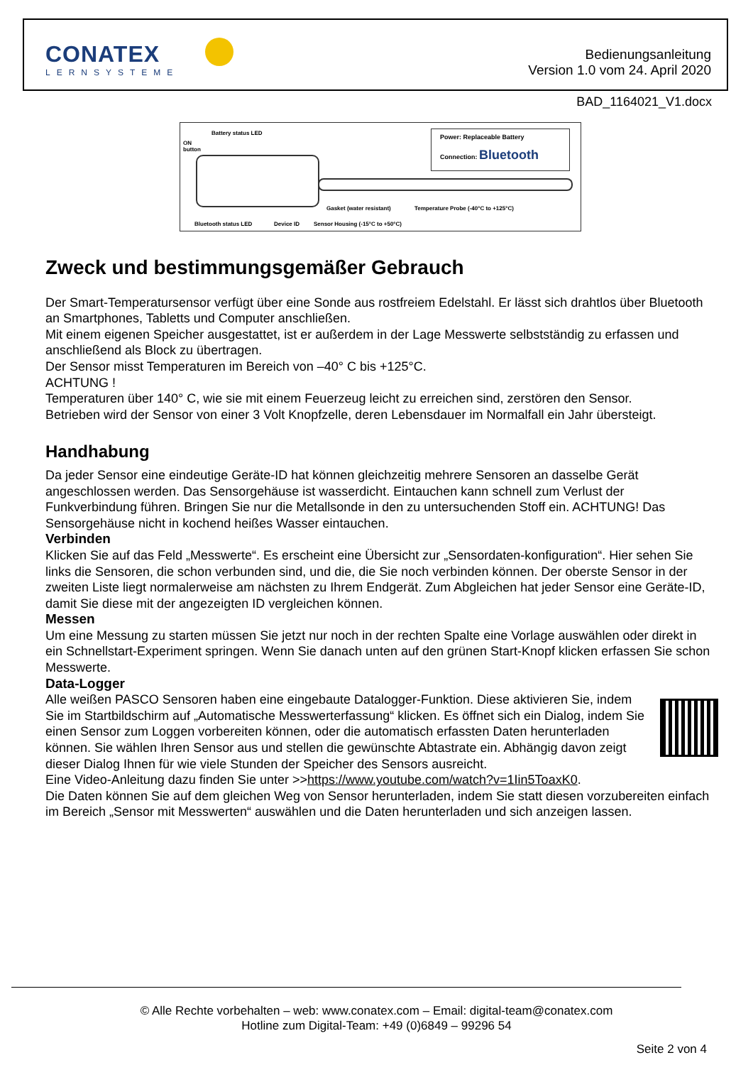CONATEX
LERNSYSTEME
Bedienungsanleitung
Version 1.0 vom 24. April 2020
BAD_1164021_V1.docx
Battery status LED
ON
button
Power: Replaceable Battery
Connection: Bluetooth
Gasket (water resistant)
Temperature Probe (-40°C to +125°C)
Bluetooth status LED Device ID
Sensor Housing (-15°C to +50°C)
Zweck und bestimmungsgemäßer Gebrauch
Der Smart-Temperatursensor verfügt über eine Sonde aus rostfreiem Edelstahl. Er lässt sich drahtlos über Bluetooth an Smartphones, Tabletts und Computer anschließen.
Mit einem eigenen Speicher ausgestattet, ist er außerdem in der Lage Messwerte selbstständig zu erfassen und anschließend als Block zu übertragen.
Der Sensor misst Temperaturen im Bereich von –40° C bis +125°C.
ACHTUNG !
Temperaturen über 140° C, wie sie mit einem Feuerzeug leicht zu erreichen sind, zerstören den Sensor.
Betrieben wird der Sensor von einer 3 Volt Knopfzelle, deren Lebensdauer im Normalfall ein Jahr übersteigt.
Handhabung
Da jeder Sensor eine eindeutige Geräte-ID hat können gleichzeitig mehrere Sensoren an dasselbe Gerät angeschlossen werden. Das Sensorgehäuse ist wasserdicht. Eintauchen kann schnell zum Verlust der Funkverbindung führen. Bringen Sie nur die Metallsonde in den zu untersuchenden Stoff ein. ACHTUNG! Das Sensorgehäuse nicht in kochend heißes Wasser eintauchen.
Verbinden
Klicken Sie auf das Feld „Messwerte“. Es erscheint eine Übersicht zur „Sensordaten-konfiguration“. Hier sehen Sie links die Sensoren, die schon verbunden sind, und die, die Sie noch verbinden können. Der oberste Sensor in der zweiten Liste liegt normalerweise am nächsten zu Ihrem Endgerät. Zum Abgleichen hat jeder Sensor eine Geräte-ID, damit Sie diese mit der angezeigten ID vergleichen können.
Messen
Um eine Messung zu starten müssen Sie jetzt nur noch in der rechten Spalte eine Vorlage auswählen oder direkt in ein Schnellstart-Experiment springen. Wenn Sie danach unten auf den grünen Start-Knopf klicken erfassen Sie schon Messwerte.
Data-Logger
Alle weißen PASCO Sensoren haben eine eingebaute Datalogger-Funktion. Diese aktivieren Sie, indem Sie im Startbildschirm auf „Automatische Messwerterfassung“ klicken. Es öffnet sich ein Dialog, indem Sie einen Sensor zum Loggen vorbereiten können, oder die automatisch erfassten Daten herunterladen können. Sie wählen Ihren Sensor aus und stellen die gewünschte Abtastrate ein. Abhängig davon zeigt dieser Dialog Ihnen für wie viele Stunden der Speicher des Sensors ausreicht.
Eine Video-Anleitung dazu finden Sie unter >>https://www.youtube.com/watch?v=1Iin5ToaxK0.
Die Daten können Sie auf dem gleichen Weg von Sensor herunterladen, indem Sie statt diesen vorzubereiten einfach im Bereich „Sensor mit Messwerten“ auswählen und die Daten herunterladen und sich anzeigen lassen.
© Alle Rechte vorbehalten – web: www.conatex.com – Email: digital-team@conatex.com
Hotline zum Digital-Team: +49 (0)6849 – 99296 54
Seite 2 von 4